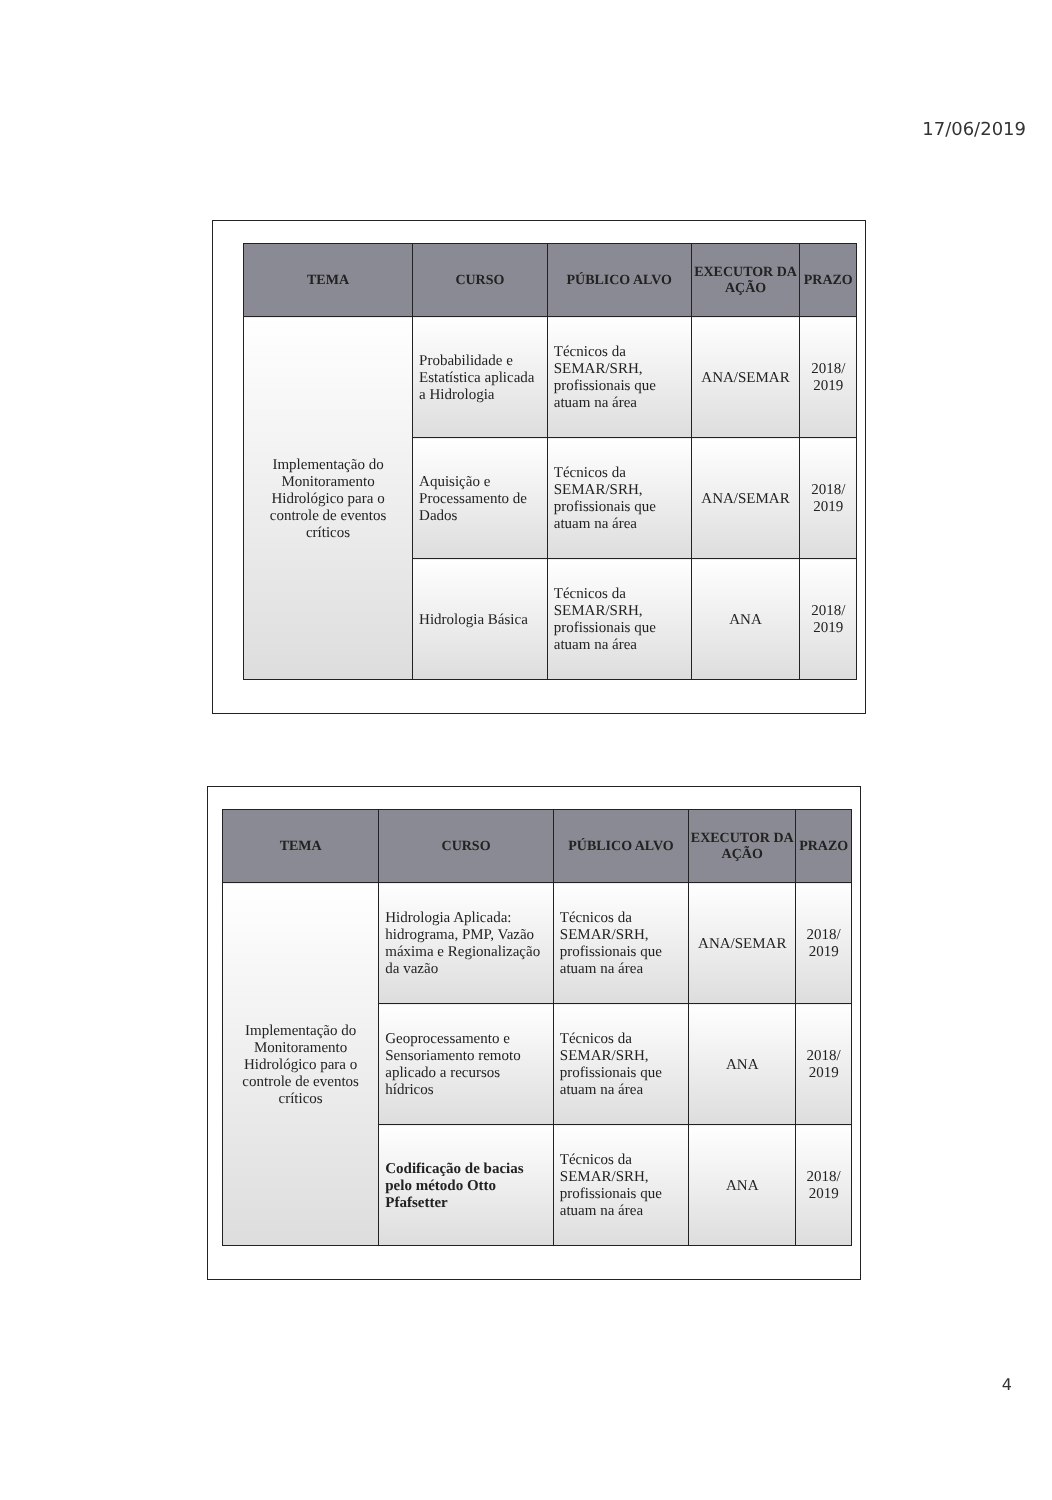17/06/2019
| TEMA | CURSO | PÚBLICO ALVO | EXECUTOR DA AÇÃO | PRAZO |
| --- | --- | --- | --- | --- |
| Implementação do Monitoramento Hidrológico para o controle de eventos críticos | Probabilidade e Estatística aplicada a Hidrologia | Técnicos da SEMAR/SRH, profissionais que atuam na área | ANA/SEMAR | 2018/ 2019 |
| | Aquisição e Processamento de Dados | Técnicos da SEMAR/SRH, profissionais que atuam na área | ANA/SEMAR | 2018/ 2019 |
| | Hidrologia Básica | Técnicos da SEMAR/SRH, profissionais que atuam na área | ANA | 2018/ 2019 |
| TEMA | CURSO | PÚBLICO ALVO | EXECUTOR DA AÇÃO | PRAZO |
| --- | --- | --- | --- | --- |
| Implementação do Monitoramento Hidrológico para o controle de eventos críticos | Hidrologia Aplicada: hidrograma, PMP, Vazão máxima e Regionalização da vazão | Técnicos da SEMAR/SRH, profissionais que atuam na área | ANA/SEMAR | 2018/ 2019 |
| | Geoprocessamento e Sensoriamento remoto aplicado a recursos hídricos | Técnicos da SEMAR/SRH, profissionais que atuam na área | ANA | 2018/ 2019 |
| | Codificação de bacias pelo método Otto Pfafsetter | Técnicos da SEMAR/SRH, profissionais que atuam na área | ANA | 2018/ 2019 |
4